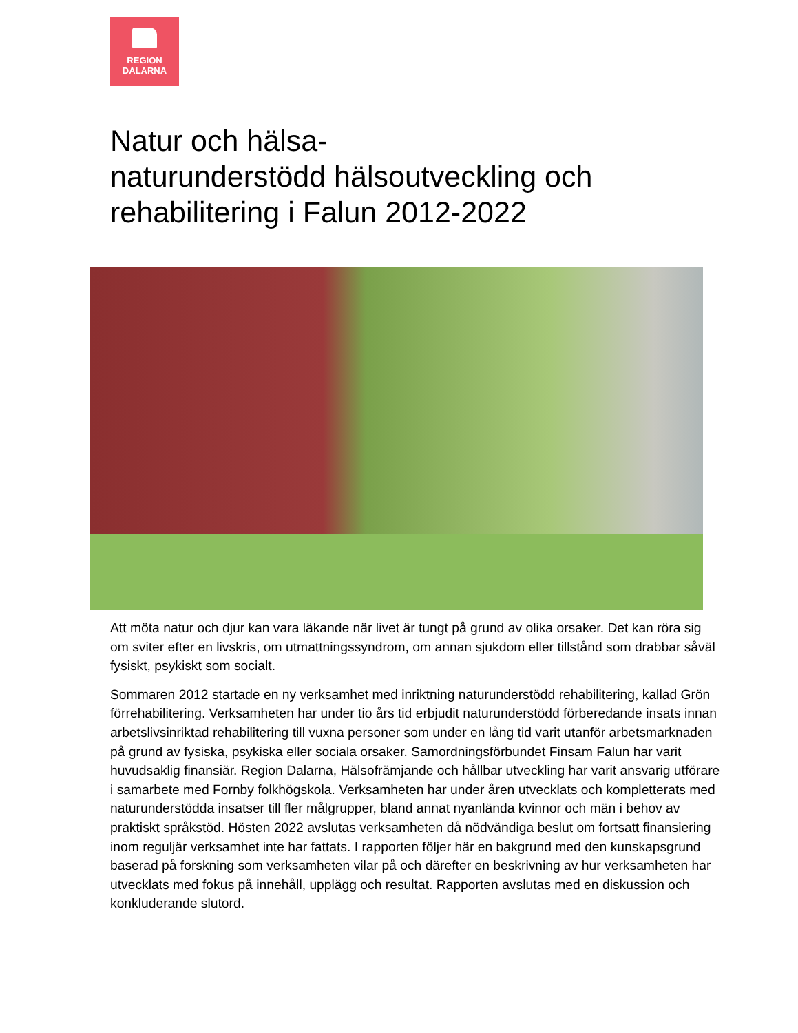REGION
DALARNA
Natur och hälsa-
naturunderstödd hälsoutveckling och
rehabilitering i Falun 2012-2022
Att möta natur och djur kan vara läkande när livet är tungt på grund av olika orsaker. Det kan röra sig om sviter efter en livskris, om utmattningssyndrom, om annan sjukdom eller tillstånd som drabbar såväl fysiskt, psykiskt som socialt.
Sommaren 2012 startade en ny verksamhet med inriktning naturunderstödd rehabilitering, kallad Grön förrehabilitering. Verksamheten har under tio års tid erbjudit naturunderstödd förberedande insats innan arbetslivsinriktad rehabilitering till vuxna personer som under en lång tid varit utanför arbetsmarknaden på grund av fysiska, psykiska eller sociala orsaker. Samordningsförbundet Finsam Falun har varit huvudsaklig finansiär. Region Dalarna, Hälsofrämjande och hållbar utveckling har varit ansvarig utförare i samarbete med Fornby folkhögskola. Verksamheten har under åren utvecklats och kompletterats med naturunderstödda insatser till fler målgrupper, bland annat nyanlända kvinnor och män i behov av praktiskt språkstöd. Hösten 2022 avslutas verksamheten då nödvändiga beslut om fortsatt finansiering inom reguljär verksamhet inte har fattats. I rapporten följer här en bakgrund med den kunskapsgrund baserad på forskning som verksamheten vilar på och därefter en beskrivning av hur verksamheten har utvecklats med fokus på innehåll, upplägg och resultat. Rapporten avslutas med en diskussion och konkluderande slutord.